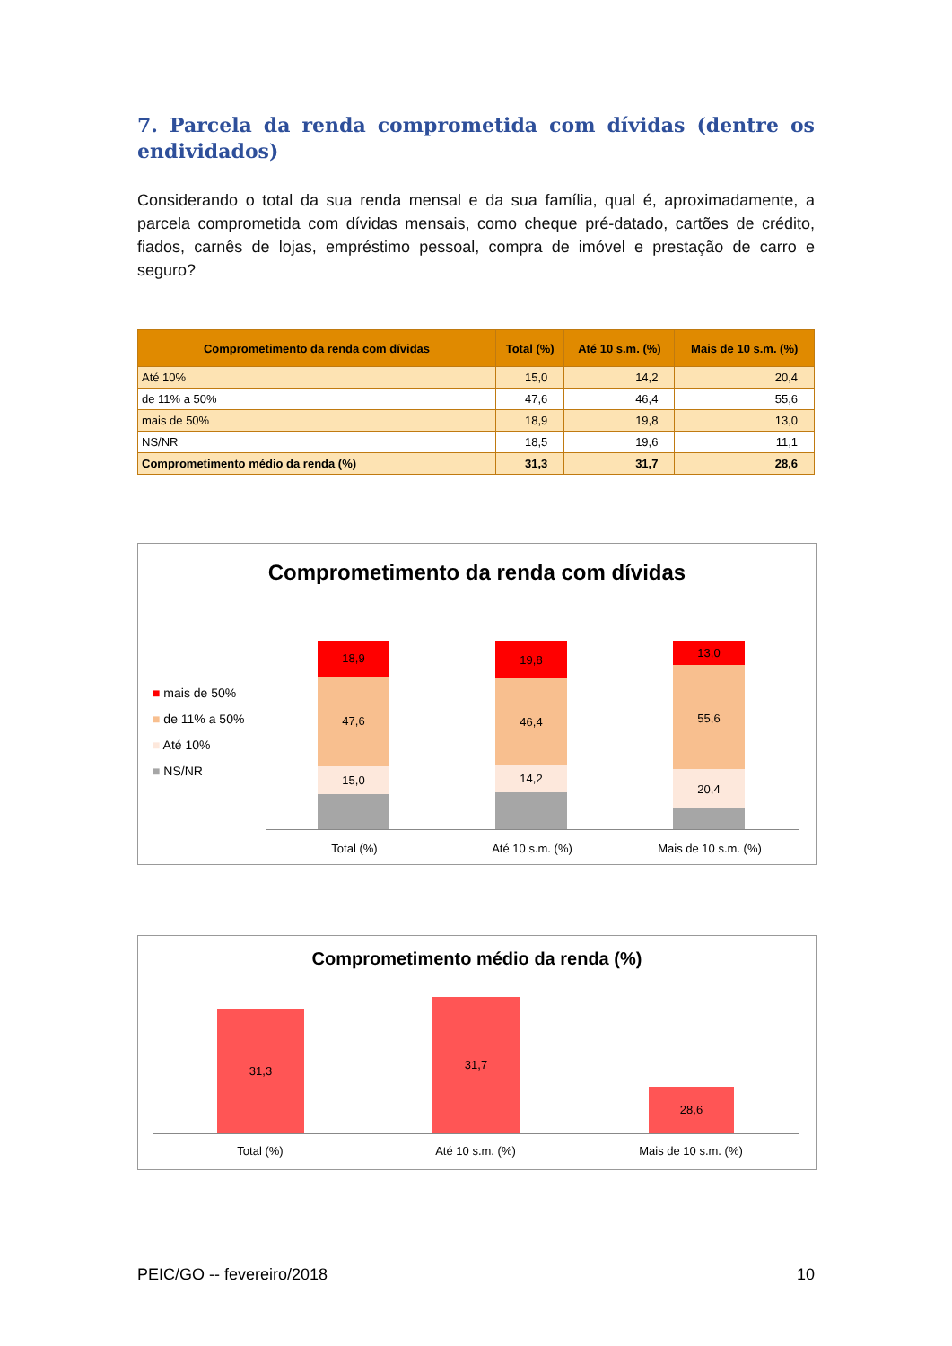7. Parcela da renda comprometida com dívidas (dentre os endividados)
Considerando o total da sua renda mensal e da sua família, qual é, aproximadamente, a parcela comprometida com dívidas mensais, como cheque pré-datado, cartões de crédito, fiados, carnês de lojas, empréstimo pessoal, compra de imóvel e prestação de carro e seguro?
| Comprometimento da renda com dívidas | Total (%) | Até 10 s.m. (%) | Mais de 10 s.m. (%) |
| --- | --- | --- | --- |
| Até 10% | 15,0 | 14,2 | 20,4 |
| de 11% a 50% | 47,6 | 46,4 | 55,6 |
| mais de 50% | 18,9 | 19,8 | 13,0 |
| NS/NR | 18,5 | 19,6 | 11,1 |
| Comprometimento médio da renda (%) | 31,3 | 31,7 | 28,6 |
Comprometimento da renda com dívidas
■ mais de 50%
■ de 11% a 50%
■ Até 10%
■ NS/NR
18,9
47,6
15,0
19,8
46,4
14,2
13,0
55,6
20,4
Total (%) Até 10 s.m. (%) Mais de 10 s.m. (%)
Comprometimento médio da renda (%)
31,3 31,7
28,6
Total (%) Até 10 s.m. (%) Mais de 10 s.m. (%)
PEIC/GO -- fevereiro/2018 10